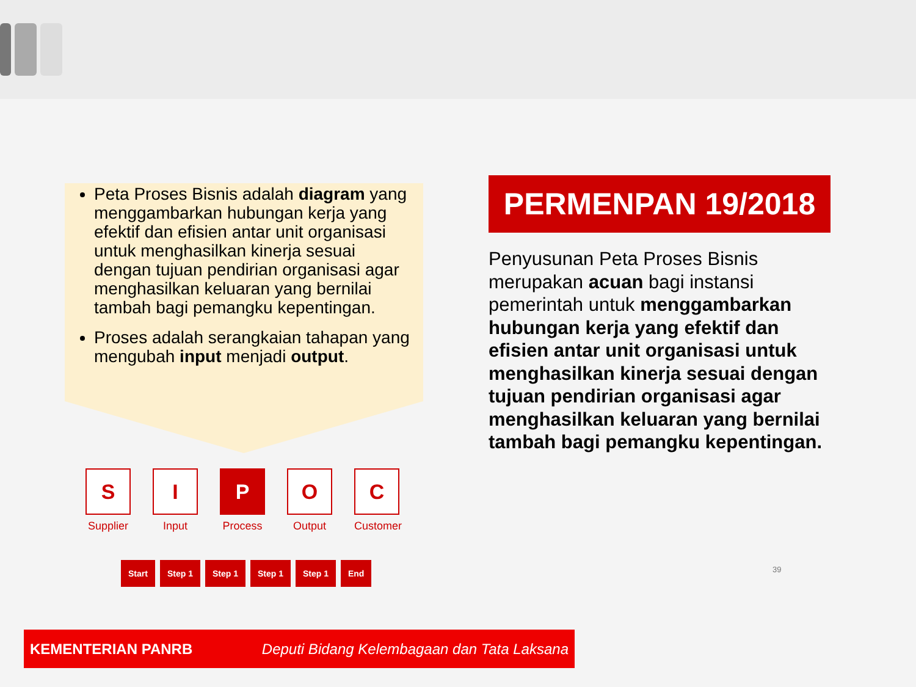Peta Proses Bisnis adalah diagram yang menggambarkan hubungan kerja yang efektif dan efisien antar unit organisasi untuk menghasilkan kinerja sesuai dengan tujuan pendirian organisasi agar menghasilkan keluaran yang bernilai tambah bagi pemangku kepentingan.
Proses adalah serangkaian tahapan yang mengubah input menjadi output.
S
Supplier
I
Input
P
Process
O
Output
C
Customer
Start Step 1 Step 1 Step 1 Step 1 End
PERMENPAN 19/2018
Penyusunan Peta Proses Bisnis merupakan acuan bagi instansi pemerintah untuk menggambarkan hubungan kerja yang efektif dan efisien antar unit organisasi untuk menghasilkan kinerja sesuai dengan tujuan pendirian organisasi agar menghasilkan keluaran yang bernilai tambah bagi pemangku kepentingan.
39
KEMENTERIAN PANRB Deputi Bidang Kelembagaan dan Tata Laksana